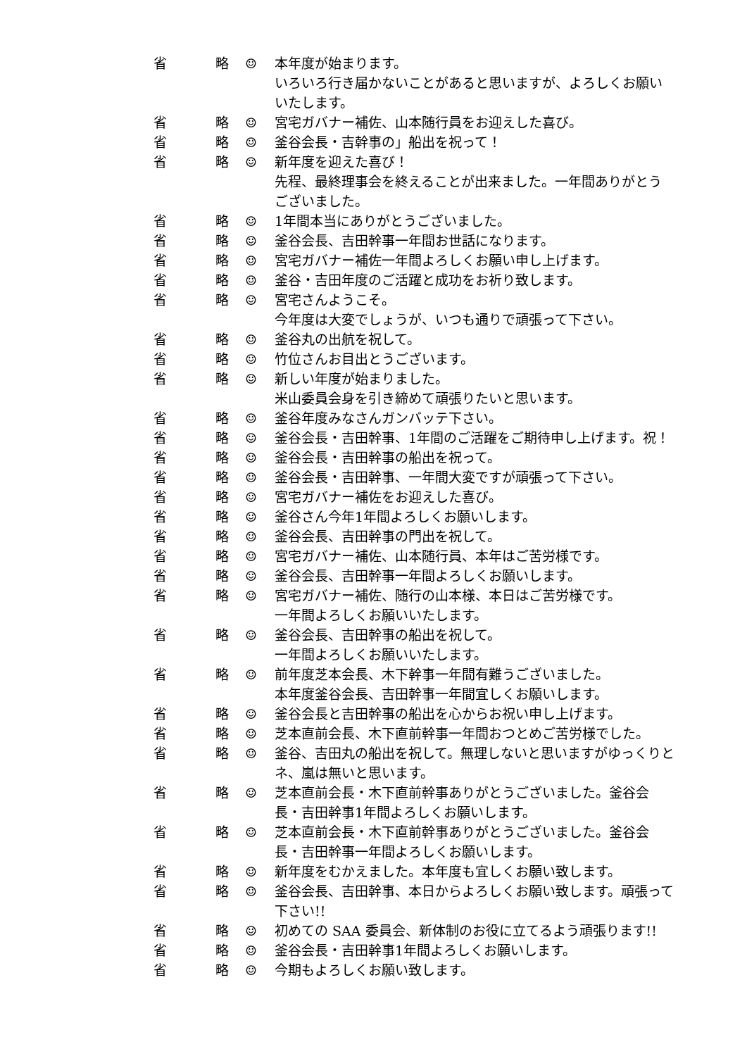省 略 ☺ 本年度が始まります。
いろいろ行き届かないことがあると思いますが、よろしくお願いいたします。
省 略 ☺ 宮宅ガバナー補佐、山本随行員をお迎えした喜び。
省 略 ☺ 釜谷会長・吉幹事の」船出を祝って！
省 略 ☺ 新年度を迎えた喜び！
先程、最終理事会を終えることが出来ました。一年間ありがとうございました。
省 略 ☺ 1年間本当にありがとうございました。
省 略 ☺ 釜谷会長、吉田幹事一年間お世話になります。
省 略 ☺ 宮宅ガバナー補佐一年間よろしくお願い申し上げます。
省 略 ☺ 釜谷・吉田年度のご活躍と成功をお祈り致します。
省 略 ☺ 宮宅さんようこそ。
今年度は大変でしょうが、いつも通りで頑張って下さい。
省 略 ☺ 釜谷丸の出航を祝して。
省 略 ☺ 竹位さんお目出とうございます。
省 略 ☺ 新しい年度が始まりました。
米山委員会身を引き締めて頑張りたいと思います。
省 略 ☺ 釜谷年度みなさんガンバッテ下さい。
省 略 ☺ 釜谷会長・吉田幹事、1年間のご活躍をご期待申し上げます。祝！
省 略 ☺ 釜谷会長・吉田幹事の船出を祝って。
省 略 ☺ 釜谷会長・吉田幹事、一年間大変ですが頑張って下さい。
省 略 ☺ 宮宅ガバナー補佐をお迎えした喜び。
省 略 ☺ 釜谷さん今年1年間よろしくお願いします。
省 略 ☺ 釜谷会長、吉田幹事の門出を祝して。
省 略 ☺ 宮宅ガバナー補佐、山本随行員、本年はご苦労様です。
省 略 ☺ 釜谷会長、吉田幹事一年間よろしくお願いします。
省 略 ☺ 宮宅ガバナー補佐、随行の山本様、本日はご苦労様です。
一年間よろしくお願いいたします。
省 略 ☺ 釜谷会長、吉田幹事の船出を祝して。
一年間よろしくお願いいたします。
省 略 ☺ 前年度芝本会長、木下幹事一年間有難うございました。
本年度釜谷会長、吉田幹事一年間宜しくお願いします。
省 略 ☺ 釜谷会長と吉田幹事の船出を心からお祝い申し上げます。
省 略 ☺ 芝本直前会長、木下直前幹事一年間おつとめご苦労様でした。
省 略 ☺ 釜谷、吉田丸の船出を祝して。無理しないと思いますがゆっくりとネ、嵐は無いと思います。
省 略 ☺ 芝本直前会長・木下直前幹事ありがとうございました。釜谷会長・吉田幹事1年間よろしくお願いします。
省 略 ☺ 芝本直前会長・木下直前幹事ありがとうございました。釜谷会長・吉田幹事一年間よろしくお願いします。
省 略 ☺ 新年度をむかえました。本年度も宜しくお願い致します。
省 略 ☺ 釜谷会長、吉田幹事、本日からよろしくお願い致します。頑張って下さい!!
省 略 ☺ 初めての SAA 委員会、新体制のお役に立てるよう頑張ります!!
省 略 ☺ 釜谷会長・吉田幹事1年間よろしくお願いします。
省 略 ☺ 今期もよろしくお願い致します。